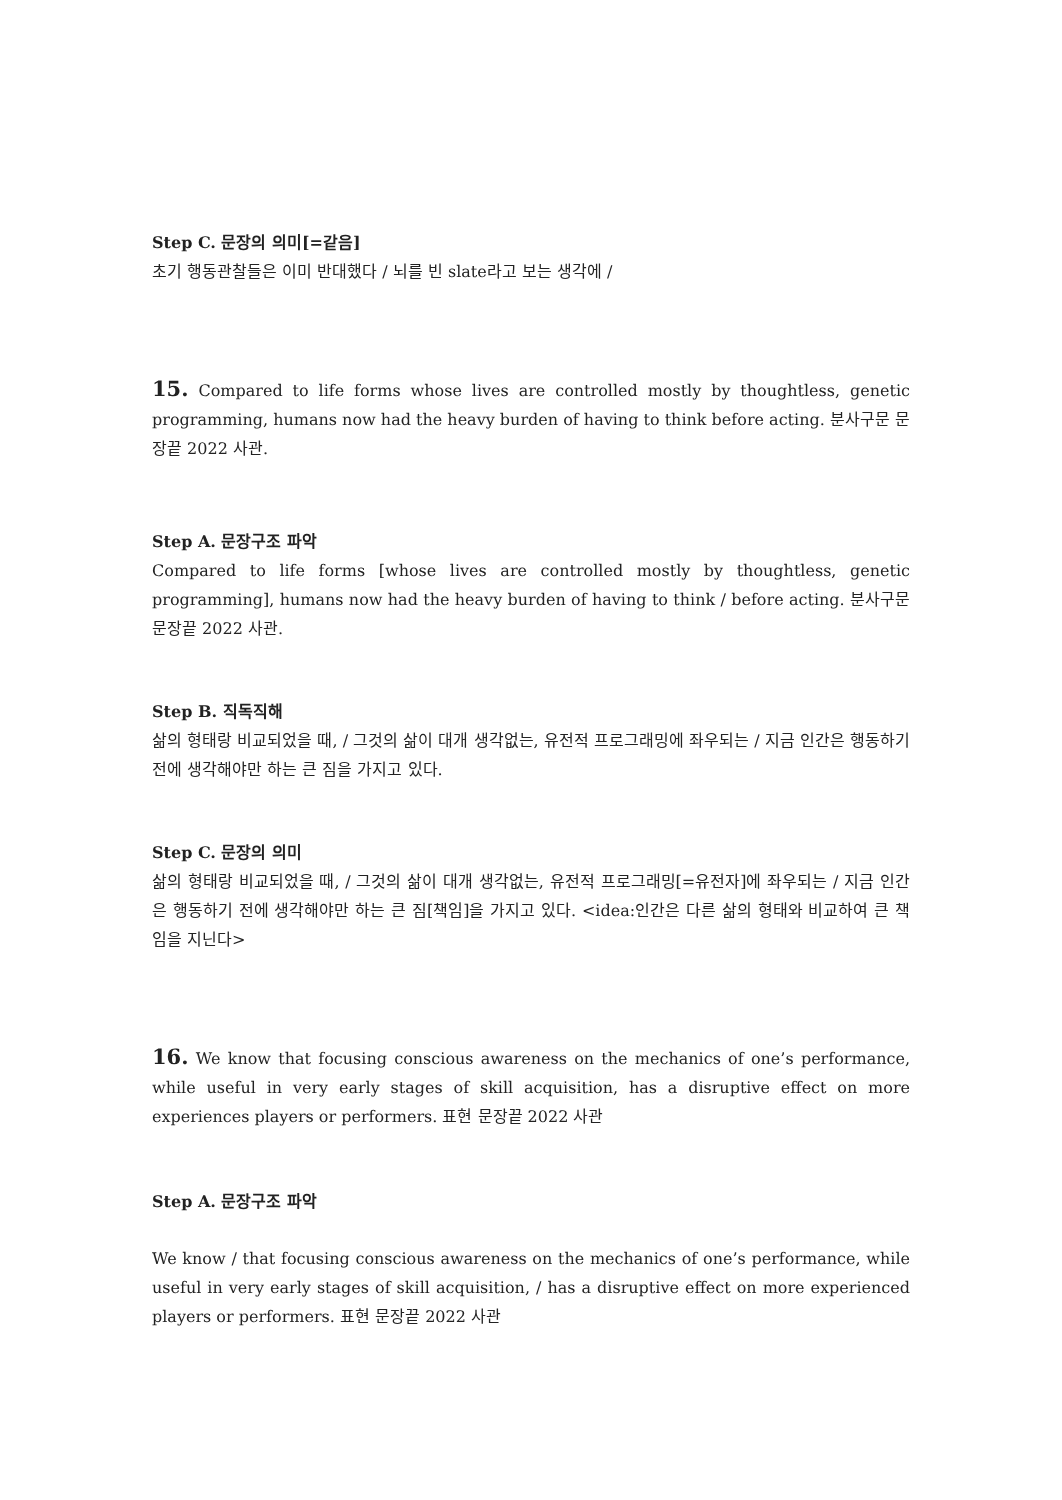Step C. 문장의 의미[=같음]
초기 행동관찰들은 이미 반대했다 / 뇌를 빈 slate라고 보는 생각에 /
15. Compared to life forms whose lives are controlled mostly by thoughtless, genetic programming, humans now had the heavy burden of having to think before acting. 분사구문 문장끝 2022 사관.
Step A. 문장구조 파악
Compared to life forms [whose lives are controlled mostly by thoughtless, genetic programming], humans now had the heavy burden of having to think / before acting. 분사구문 문장끝 2022 사관.
Step B. 직독직해
삶의 형태랑 비교되었을 때, / 그것의 삶이 대개 생각없는, 유전적 프로그래밍에 좌우되는 / 지금 인간은 행동하기 전에 생각해야만 하는 큰 짐을 가지고 있다.
Step C. 문장의 의미
삶의 형태랑 비교되었을 때, / 그것의 삶이 대개 생각없는, 유전적 프로그래밍[=유전자]에 좌우되는 / 지금 인간은 행동하기 전에 생각해야만 하는 큰 짐[책임]을 가지고 있다. <idea:인간은 다른 삶의 형태와 비교하여 큰 책임을 지닌다>
16. We know that focusing conscious awareness on the mechanics of one’s performance, while useful in very early stages of skill acquisition, has a disruptive effect on more experiences players or performers. 표현 문장끝 2022 사관
Step A. 문장구조 파악
We know / that focusing conscious awareness on the mechanics of one’s performance, while useful in very early stages of skill acquisition, / has a disruptive effect on more experienced players or performers. 표현 문장끝 2022 사관